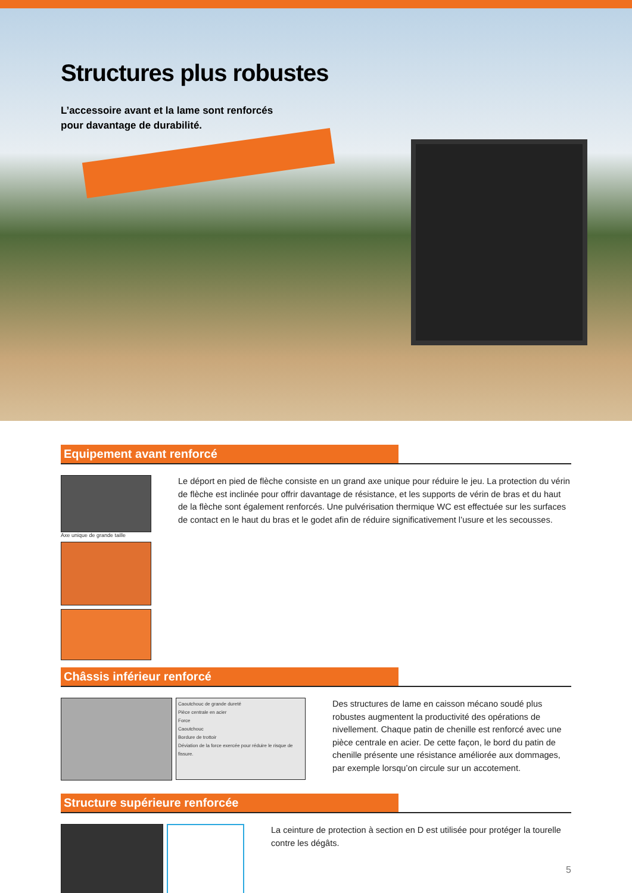Structures plus robustes
L’accessoire avant et la lame sont renforcés
pour davantage de durabilité.
Equipement avant renforcé
Axe unique de grande taille
Le déport en pied de flèche consiste en un grand axe unique pour réduire le jeu. La protection du vérin de flèche est inclinée pour offrir davantage de résistance, et les supports de vérin de bras et du haut de la flèche sont également renforcés. Une pulvérisation thermique WC est effectuée sur les surfaces de contact en le haut du bras et le godet afin de réduire significativement l’usure et les secousses.
Châssis inférieur renforcé
Caoutchouc de grande dureté
Pièce centrale en acier
Force
Caoutchouc
Bordure de trottoir
Déviation de la force exercée pour réduire le risque de fissure.
Des structures de lame en caisson mécano soudé plus robustes augmentent la productivité des opérations de nivellement. Chaque patin de chenille est renforcé avec une pièce centrale en acier. De cette façon, le bord du patin de chenille présente une résistance améliorée aux dommages, par exemple lorsqu’on circule sur un accotement.
Structure supérieure renforcée
La ceinture de protection à section en D est utilisée pour protéger la tourelle contre les dégâts.
5